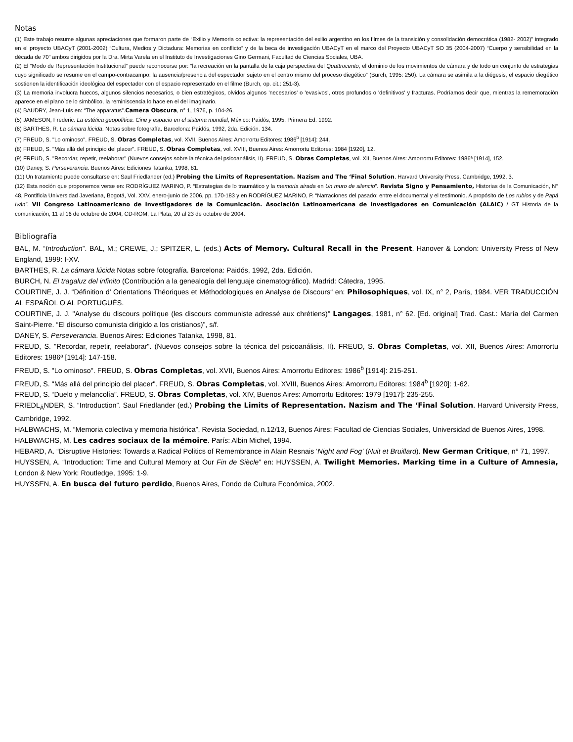Notas
(1) Este trabajo resume algunas apreciaciones que formaron parte de “Exilio y Memoria colectiva: la representación del exilio argentino en los filmes de la transición y consolidación democrática (1982- 2002)” integrado en el proyecto UBACyT (2001-2002) “Cultura, Medios y Dictadura: Memorias en conflicto” y de la beca de investigación UBACyT en el marco del Proyecto UBACyT SO 35 (2004-2007) “Cuerpo y sensibilidad en la década de 70” ambos dirigidos por la Dra. Mirta Varela en el Instituto de Investigaciones Gino Germani, Facultad de Ciencias Sociales, UBA.
(2) El “Modo de Representación Institucional” puede reconocerse por: “la recreación en la pantalla de la caja perspectiva del Quattrocento, el dominio de los movimientos de cámara y de todo un conjunto de estrategias cuyo significado se resume en el campo-contracampo: la ausencia/presencia del espectador sujeto en el centro mismo del proceso diegético” (Burch, 1995: 250). La cámara se asimila a la diégesis, el espacio diegético sostienen la identificación ideológica del espectador con el espacio representado en el filme (Burch, op. cit.: 251-3).
(3) La memoria involucra huecos, algunos silencios necesarios, o bien estratégicos, olvidos algunos 'necesarios' o 'evasivos', otros profundos o 'definitivos' y fracturas. Podríamos decir que, mientras la rememoración aparece en el plano de lo simbólico, la reminiscencia lo hace en el del imaginario.
(4) BAUDRY, Jean-Luis en: “The apparatus”.Camera Obscura, n° 1, 1976, p. 104-26.
(5) JAMESON, Frederic. La estética geopolítica. Cine y espacio en el sistema mundial, México: Paidós, 1995, Primera Ed. 1992.
(6) BARTHES, R. La cámara lúcida. Notas sobre fotografía. Barcelona: Paidós, 1992, 2da. Edición. 134.
(7) FREUD, S. "Lo ominoso". FREUD, S. Obras Completas, vol. XVII, Buenos Aires: Amorrortu Editores: 1986<sup>b</sup> [1914]: 244.
(8) FREUD, S. "Más allá del principio del placer". FREUD, S. Obras Completas, vol. XVIII, Buenos Aires: Amorrortu Editores: 1984 [1920], 12.
(9) FREUD, S. "Recordar, repetir, reelaborar" (Nuevos consejos sobre la técnica del psicoanálisis, II). FREUD, S. Obras Completas, vol. XII, Buenos Aires: Amorrortu Editores: 1986ª [1914], 152.
(10) Daney, S. Perseverancia. Buenos Aires: Ediciones Tatanka, 1998, 81.
(11) Un tratamiento puede consultarse en: Saul Friedlander (ed.) Probing the Limits of Representation. Nazism and The ‘Final Solution. Harvard University Press, Cambridge, 1992, 3.
(12) Esta noción que proponemos verse en: RODRÍGUEZ MARINO, P. “Estrategias de lo traumático y la memoria airada en Un muro de silencio”. Revista Signo y Pensamiento, Historias de la Comunicación, N° 48, Pontificia Universidad Javeriana, Bogotá, Vol. XXV, enero-junio de 2006, pp. 170-183 y en RODRÍGUEZ MARINO, P. “Narraciones del pasado: entre el documental y el testimonio. A propósito de Los rubios y de Papá Iván”. VII Congreso Latinoamericano de Investigadores de la Comunicación. Asociación Latinoamericana de Investigadores en Comunicación (ALAIC) / GT Historia de la comunicación, 11 al 16 de octubre de 2004, CD-ROM, La Plata, 20 al 23 de octubre de 2004.
Bibliografía
BAL, M. “Introduction”. BAL, M.; CREWE, J.; SPITZER, L. (eds.) Acts of Memory. Cultural Recall in the Present. Hanover & London: University Press of New England, 1999: I-XV.
BARTHES, R. La cámara lúcida Notas sobre fotografía. Barcelona: Paidós, 1992, 2da. Edición.
BURCH, N. El tragaluz del infinito (Contribución a la genealogía del lenguaje cinematográfico). Madrid: Cátedra, 1995.
COURTINE, J. J. “Définition d’ Orientations Théoriques et Méthodologiques en Analyse de Discours“ en: Philosophiques, vol. IX, n° 2, París, 1984. VER TRADUCCIÓN AL ESPAÑOL O AL PORTUGUÉS.
COURTINE, J. J. "Analyse du discours politique (les discours communiste adressé aux chrétiens)" Langages, 1981, n° 62. [Ed. original] Trad. Cast.: María del Carmen Saint-Pierre. “El discurso comunista dirigido a los cristianos)”, s/f.
DANEY, S. Perseverancia. Buenos Aires: Ediciones Tatanka, 1998, 81.
FREUD, S. "Recordar, repetir, reelaborar". (Nuevos consejos sobre la técnica del psicoanálisis, II). FREUD, S. Obras Completas, vol. XII, Buenos Aires: Amorrortu Editores: 1986ª [1914]: 147-158.
FREUD, S. "Lo ominoso". FREUD, S. Obras Completas, vol. XVII, Buenos Aires: Amorrortu Editores: 1986<sup>b</sup> [1914]: 215-251.
FREUD, S. "Más allá del principio del placer". FREUD, S. Obras Completas, vol. XVIII, Buenos Aires: Amorrortu Editores: 1984<sup>b</sup> [1920]: 1-62.
FREUD, S. “Duelo y melancolía”. FREUD, S. Obras Completas, vol. XIV, Buenos Aires: Amorrortu Editores: 1979 [1917]: 235-255.
FRIEDL<sub>Ä</sub>NDER, S. “Introduction”. Saul Friedlander (ed.) Probing the Limits of Representation. Nazism and The ‘Final Solution. Harvard University Press, Cambridge, 1992.
HALBWACHS, M. “Memoria colectiva y memoria histórica”, Revista Sociedad, n.12/13, Buenos Aires: Facultad de Ciencias Sociales, Universidad de Buenos Aires, 1998.
HALBWACHS, M. Les cadres sociaux de la mémoire. París: Albin Michel, 1994.
HEBARD, A. “Disruptive Histories: Towards a Radical Politics of Remembrance in Alain Resnais ‘Night and Fog’ (Nuit et Bruillard). New German Critique, n° 71, 1997.
HUYSSEN, A. “Introduction: Time and Cultural Memory at Our Fin de Siècle” en: HUYSSEN, A. Twilight Memories. Marking time in a Culture of Amnesia, London & New York: Routledge, 1995: 1-9.
HUYSSEN, A. En busca del futuro perdido, Buenos Aires, Fondo de Cultura Económica, 2002.